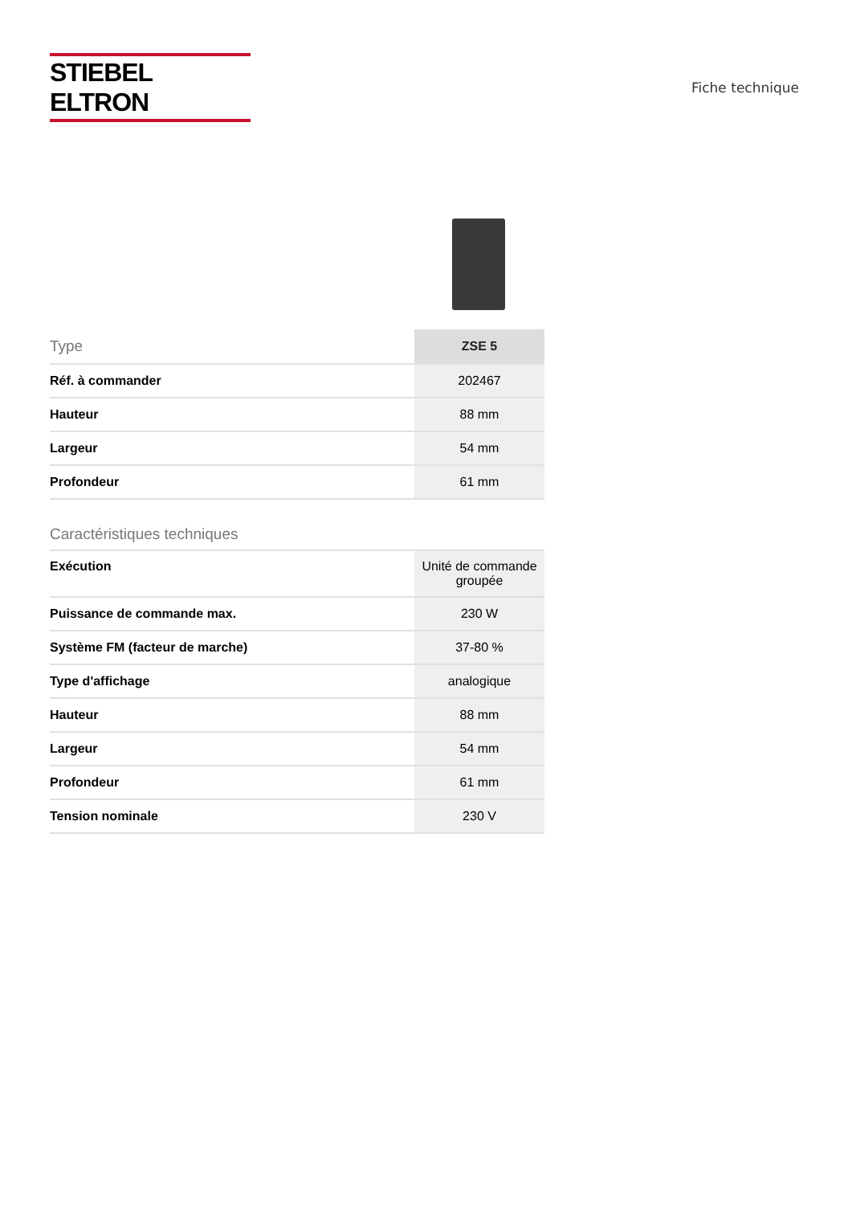STIEBEL ELTRON
Fiche technique
| Type | ZSE 5 |
| --- | --- |
| Réf. à commander | 202467 |
| Hauteur | 88 mm |
| Largeur | 54 mm |
| Profondeur | 61 mm |
Caractéristiques techniques
| Exécution | Unité de commande groupée |
| Puissance de commande max. | 230 W |
| Système FM (facteur de marche) | 37-80 % |
| Type d'affichage | analogique |
| Hauteur | 88 mm |
| Largeur | 54 mm |
| Profondeur | 61 mm |
| Tension nominale | 230 V |